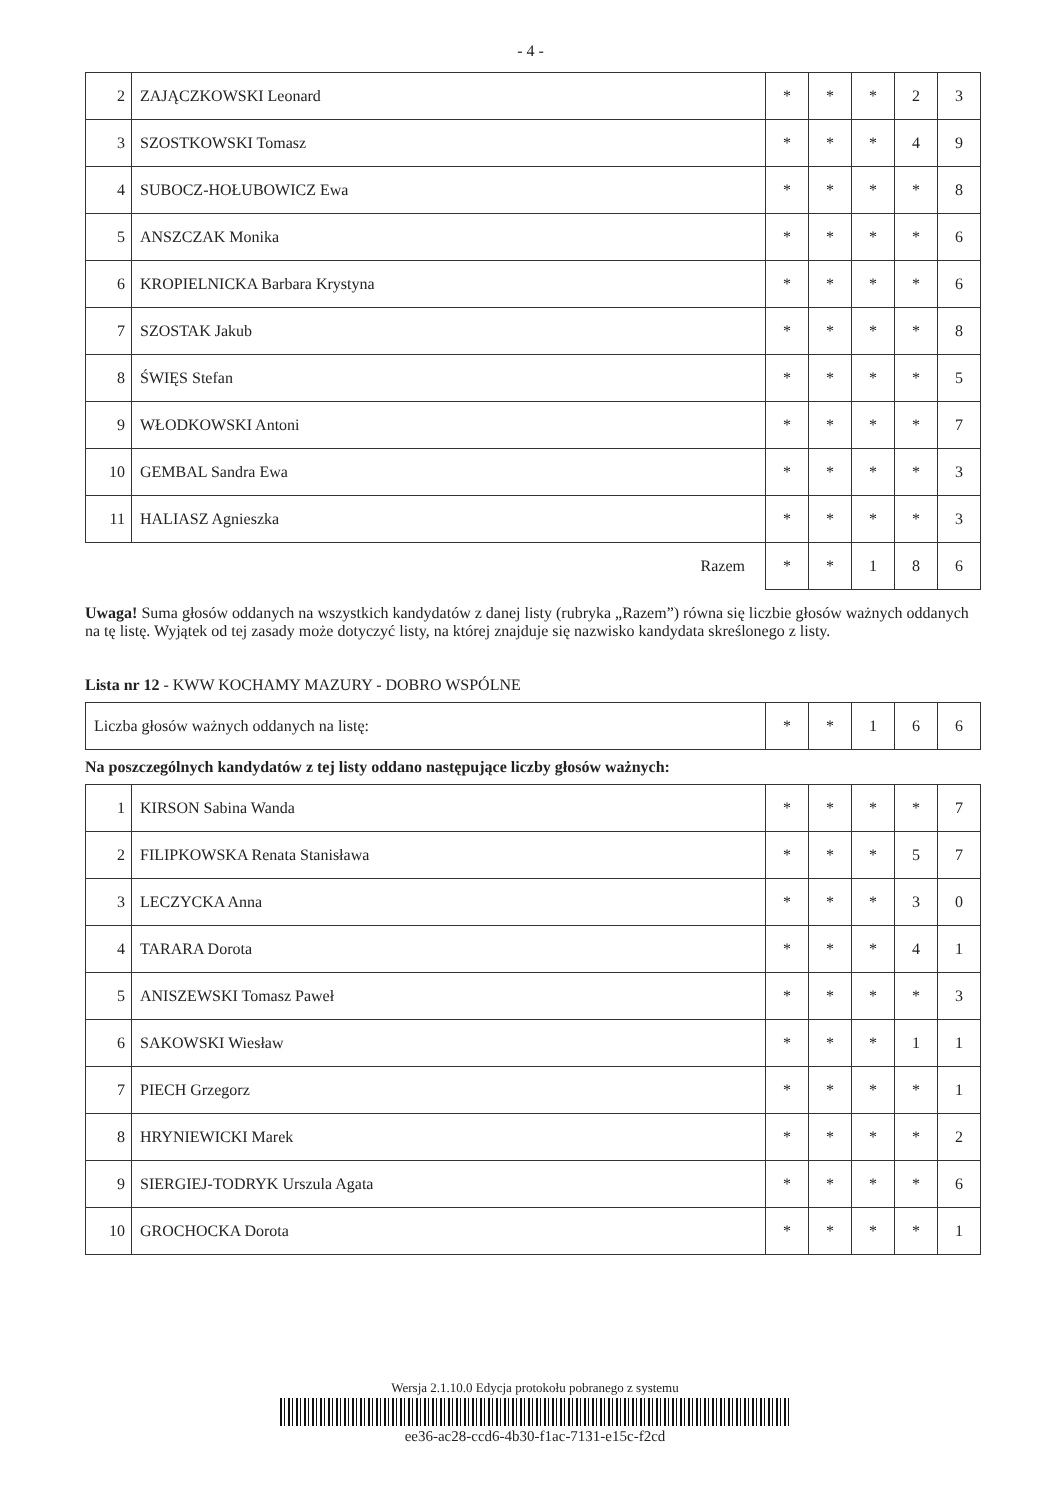- 4 -
| 2 | ZAJĄCZKOWSKI Leonard | * | * | * | 2 | 3 |
| 3 | SZOSTKOWSKI Tomasz | * | * | * | 4 | 9 |
| 4 | SUBOCZ-HOŁUBOWICZ Ewa | * | * | * | * | 8 |
| 5 | ANSZCZAK Monika | * | * | * | * | 6 |
| 6 | KROPIELNICKA Barbara Krystyna | * | * | * | * | 6 |
| 7 | SZOSTAK Jakub | * | * | * | * | 8 |
| 8 | ŚWIĘS Stefan | * | * | * | * | 5 |
| 9 | WŁODKOWSKI Antoni | * | * | * | * | 7 |
| 10 | GEMBAL Sandra Ewa | * | * | * | * | 3 |
| 11 | HALIASZ Agnieszka | * | * | * | * | 3 |
| Razem | | * | * | 1 | 8 | 6 |
Uwaga! Suma głosów oddanych na wszystkich kandydatów z danej listy (rubryka „Razem”) równa się liczbie głosów ważnych oddanych na tę listę. Wyjątek od tej zasady może dotyczyć listy, na której znajduje się nazwisko kandydata skreślonego z listy.
Lista nr 12 - KWW KOCHAMY MAZURY - DOBRO WSPÓLNE
| Liczba głosów ważnych oddanych na listę: | * | * | 1 | 6 | 6 |
Na poszczególnych kandydatów z tej listy oddano następujące liczby głosów ważnych:
| 1 | KIRSON Sabina Wanda | * | * | * | * | 7 |
| 2 | FILIPKOWSKA Renata Stanisława | * | * | * | 5 | 7 |
| 3 | LECZYCKA Anna | * | * | * | 3 | 0 |
| 4 | TARARA Dorota | * | * | * | 4 | 1 |
| 5 | ANISZEWSKI Tomasz Paweł | * | * | * | * | 3 |
| 6 | SAKOWSKI Wiesław | * | * | * | 1 | 1 |
| 7 | PIECH Grzegorz | * | * | * | * | 1 |
| 8 | HRYNIEWICKI Marek | * | * | * | * | 2 |
| 9 | SIERGIEJ-TODRYK Urszula Agata | * | * | * | * | 6 |
| 10 | GROCHOCKA Dorota | * | * | * | * | 1 |
Wersja 2.1.10.0 Edycja protokołu pobranego z systemu
ee36-ac28-ccd6-4b30-f1ac-7131-e15c-f2cd